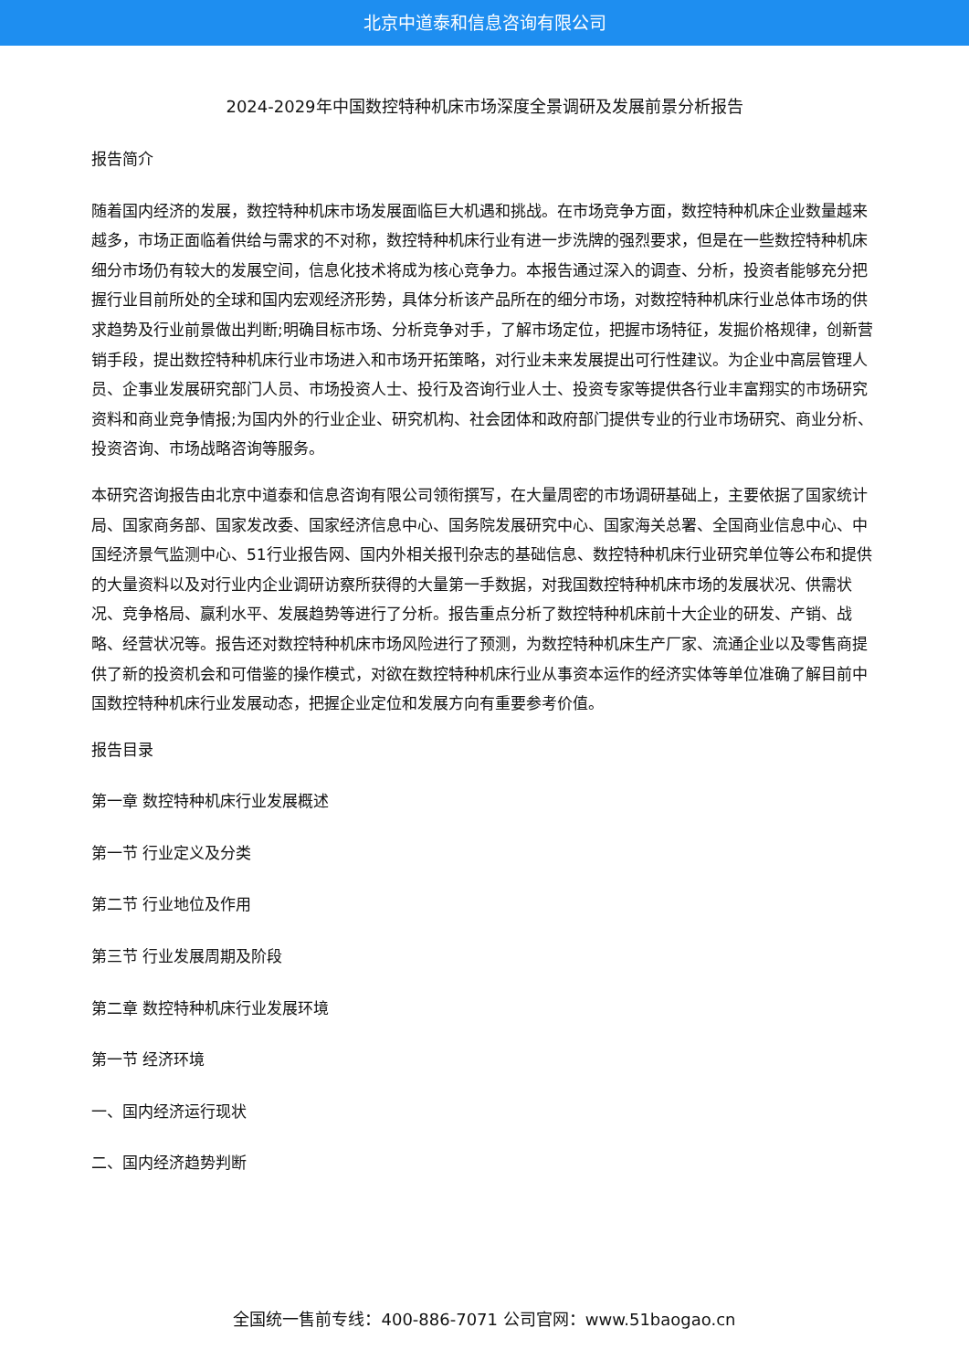北京中道泰和信息咨询有限公司
2024-2029年中国数控特种机床市场深度全景调研及发展前景分析报告
报告简介
随着国内经济的发展，数控特种机床市场发展面临巨大机遇和挑战。在市场竞争方面，数控特种机床企业数量越来越多，市场正面临着供给与需求的不对称，数控特种机床行业有进一步洗牌的强烈要求，但是在一些数控特种机床细分市场仍有较大的发展空间，信息化技术将成为核心竞争力。本报告通过深入的调查、分析，投资者能够充分把握行业目前所处的全球和国内宏观经济形势，具体分析该产品所在的细分市场，对数控特种机床行业总体市场的供求趋势及行业前景做出判断;明确目标市场、分析竞争对手，了解市场定位，把握市场特征，发掘价格规律，创新营销手段，提出数控特种机床行业市场进入和市场开拓策略，对行业未来发展提出可行性建议。为企业中高层管理人员、企事业发展研究部门人员、市场投资人士、投行及咨询行业人士、投资专家等提供各行业丰富翔实的市场研究资料和商业竞争情报;为国内外的行业企业、研究机构、社会团体和政府部门提供专业的行业市场研究、商业分析、投资咨询、市场战略咨询等服务。
本研究咨询报告由北京中道泰和信息咨询有限公司领衔撰写，在大量周密的市场调研基础上，主要依据了国家统计局、国家商务部、国家发改委、国家经济信息中心、国务院发展研究中心、国家海关总署、全国商业信息中心、中国经济景气监测中心、51行业报告网、国内外相关报刊杂志的基础信息、数控特种机床行业研究单位等公布和提供的大量资料以及对行业内企业调研访察所获得的大量第一手数据，对我国数控特种机床市场的发展状况、供需状况、竞争格局、赢利水平、发展趋势等进行了分析。报告重点分析了数控特种机床前十大企业的研发、产销、战略、经营状况等。报告还对数控特种机床市场风险进行了预测，为数控特种机床生产厂家、流通企业以及零售商提供了新的投资机会和可借鉴的操作模式，对欲在数控特种机床行业从事资本运作的经济实体等单位准确了解目前中国数控特种机床行业发展动态，把握企业定位和发展方向有重要参考价值。
报告目录
第一章 数控特种机床行业发展概述
第一节 行业定义及分类
第二节 行业地位及作用
第三节 行业发展周期及阶段
第二章 数控特种机床行业发展环境
第一节 经济环境
一、国内经济运行现状
二、国内经济趋势判断
全国统一售前专线：400-886-7071 公司官网：www.51baogao.cn